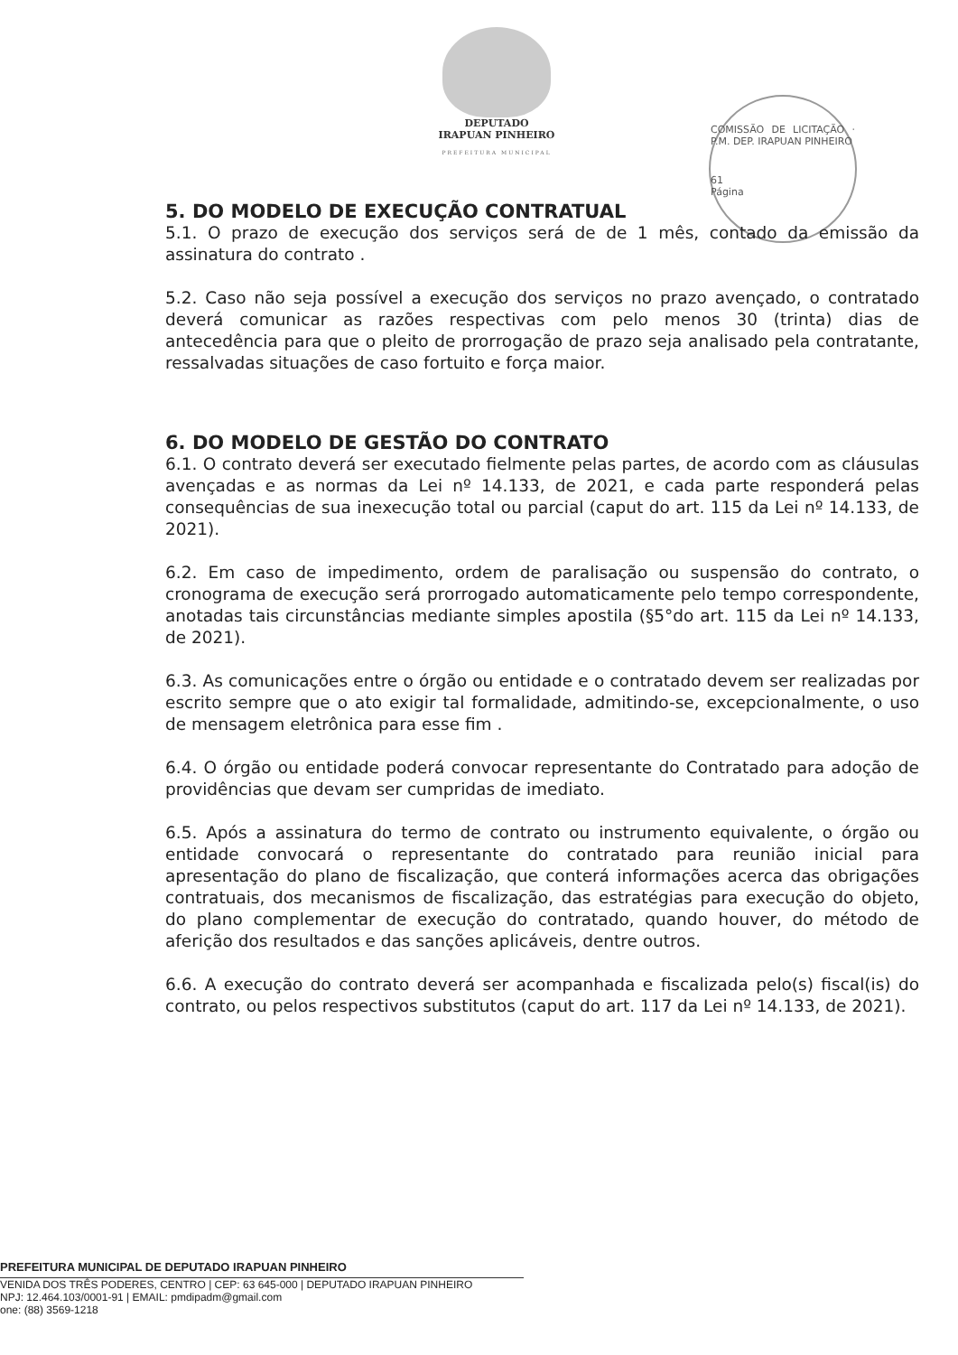DEPUTADO
IRAPUAN PINHEIRO
PREFEITURA MUNICIPAL
COMISSÃO DE LICITAÇÃO · P.M. DEP. IRAPUAN PINHEIRO
61
Página
5. DO MODELO DE EXECUÇÃO CONTRATUAL
5.1. O prazo de execução dos serviços será de de 1 mês, contado da emissão da assinatura do contrato .
5.2. Caso não seja possível a execução dos serviços no prazo avençado, o contratado deverá comunicar as razões respectivas com pelo menos 30 (trinta) dias de antecedência para que o pleito de prorrogação de prazo seja analisado pela contratante, ressalvadas situações de caso fortuito e força maior.
6. DO MODELO DE GESTÃO DO CONTRATO
6.1. O contrato deverá ser executado fielmente pelas partes, de acordo com as cláusulas avençadas e as normas da Lei nº 14.133, de 2021, e cada parte responderá pelas consequências de sua inexecução total ou parcial (caput do art. 115 da Lei nº 14.133, de 2021).
6.2. Em caso de impedimento, ordem de paralisação ou suspensão do contrato, o cronograma de execução será prorrogado automaticamente pelo tempo correspondente, anotadas tais circunstâncias mediante simples apostila (§5°do art. 115 da Lei nº 14.133, de 2021).
6.3. As comunicações entre o órgão ou entidade e o contratado devem ser realizadas por escrito sempre que o ato exigir tal formalidade, admitindo-se, excepcionalmente, o uso de mensagem eletrônica para esse fim .
6.4. O órgão ou entidade poderá convocar representante do Contratado para adoção de providências que devam ser cumpridas de imediato.
6.5. Após a assinatura do termo de contrato ou instrumento equivalente, o órgão ou entidade convocará o representante do contratado para reunião inicial para apresentação do plano de fiscalização, que conterá informações acerca das obrigações contratuais, dos mecanismos de fiscalização, das estratégias para execução do objeto, do plano complementar de execução do contratado, quando houver, do método de aferição dos resultados e das sanções aplicáveis, dentre outros.
6.6. A execução do contrato deverá ser acompanhada e fiscalizada pelo(s) fiscal(is) do contrato, ou pelos respectivos substitutos (caput do art. 117 da Lei nº 14.133, de 2021).
PREFEITURA MUNICIPAL DE DEPUTADO IRAPUAN PINHEIRO
VENIDA DOS TRÊS PODERES, CENTRO | CEP: 63 645-000 | DEPUTADO IRAPUAN PINHEIRO
NPJ: 12.464.103/0001-91 | EMAIL: pmdipadm@gmail.com
one: (88) 3569-1218